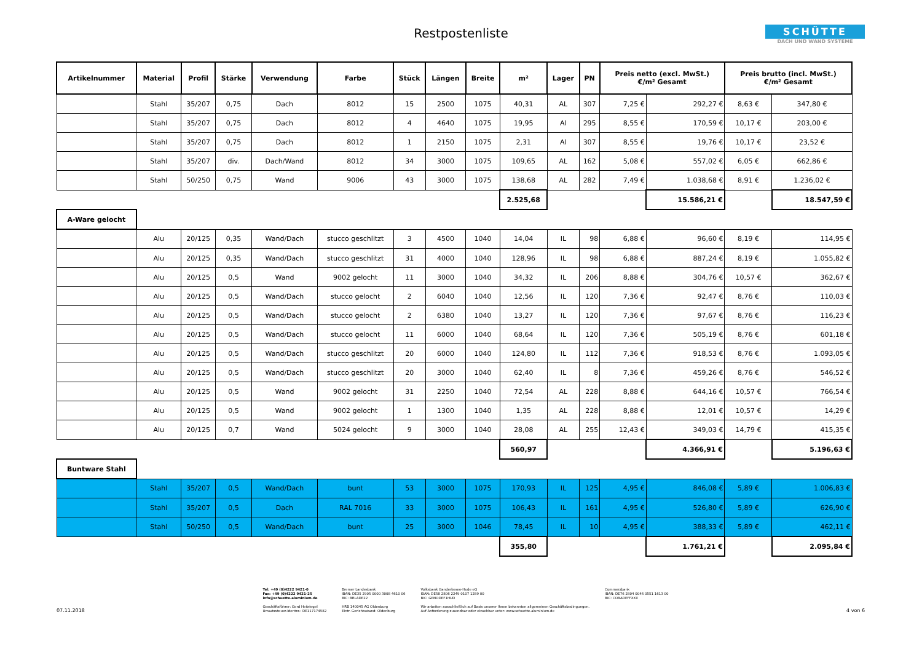Restpostenliste
SCHÜTTE
DACH UND WAND SYSTEME
| Artikelnummer | Material | Profil | Stärke | Verwendung | Farbe | Stück | Längen | Breite | m² | Lager | PN | Preis netto (excl. MwSt.) €/m² Gesamt | | Preis brutto (incl. MwSt.) €/m² Gesamt | |
| --- | --- | --- | --- | --- | --- | --- | --- | --- | --- | --- | --- | --- | --- | --- | --- |
| | Stahl | 35/207 | 0,75 | Dach | 8012 | 15 | 2500 | 1075 | 40,31 | AL | 307 | 7,25 € | 292,27 € | 8,63 € | 347,80 € |
| | Stahl | 35/207 | 0,75 | Dach | 8012 | 4 | 4640 | 1075 | 19,95 | Al | 295 | 8,55 € | 170,59 € | 10,17 € | 203,00 € |
| | Stahl | 35/207 | 0,75 | Dach | 8012 | 1 | 2150 | 1075 | 2,31 | Al | 307 | 8,55 € | 19,76 € | 10,17 € | 23,52 € |
| | Stahl | 35/207 | div. | Dach/Wand | 8012 | 34 | 3000 | 1075 | 109,65 | AL | 162 | 5,08 € | 557,02 € | 6,05 € | 662,86 € |
| | Stahl | 50/250 | 0,75 | Wand | 9006 | 43 | 3000 | 1075 | 138,68 | AL | 282 | 7,49 € | 1.038,68 € | 8,91 € | 1.236,02 € |
| | | | | | | | | | 2.525,68 | | | | 15.586,21 € | | 18.547,59 € |
| A-Ware gelocht | | | | | | | | | | | | | | | |
| | Alu | 20/125 | 0,35 | Wand/Dach | stucco geschlitzt | 3 | 4500 | 1040 | 14,04 | IL | 98 | 6,88 € | 96,60 € | 8,19 € | 114,95 € |
| | Alu | 20/125 | 0,35 | Wand/Dach | stucco geschlitzt | 31 | 4000 | 1040 | 128,96 | IL | 98 | 6,88 € | 887,24 € | 8,19 € | 1.055,82 € |
| | Alu | 20/125 | 0,5 | Wand | 9002 gelocht | 11 | 3000 | 1040 | 34,32 | IL | 206 | 8,88 € | 304,76 € | 10,57 € | 362,67 € |
| | Alu | 20/125 | 0,5 | Wand/Dach | stucco gelocht | 2 | 6040 | 1040 | 12,56 | IL | 120 | 7,36 € | 92,47 € | 8,76 € | 110,03 € |
| | Alu | 20/125 | 0,5 | Wand/Dach | stucco gelocht | 2 | 6380 | 1040 | 13,27 | IL | 120 | 7,36 € | 97,67 € | 8,76 € | 116,23 € |
| | Alu | 20/125 | 0,5 | Wand/Dach | stucco gelocht | 11 | 6000 | 1040 | 68,64 | IL | 120 | 7,36 € | 505,19 € | 8,76 € | 601,18 € |
| | Alu | 20/125 | 0,5 | Wand/Dach | stucco geschlitzt | 20 | 6000 | 1040 | 124,80 | IL | 112 | 7,36 € | 918,53 € | 8,76 € | 1.093,05 € |
| | Alu | 20/125 | 0,5 | Wand/Dach | stucco geschlitzt | 20 | 3000 | 1040 | 62,40 | IL | 8 | 7,36 € | 459,26 € | 8,76 € | 546,52 € |
| | Alu | 20/125 | 0,5 | Wand | 9002 gelocht | 31 | 2250 | 1040 | 72,54 | AL | 228 | 8,88 € | 644,16 € | 10,57 € | 766,54 € |
| | Alu | 20/125 | 0,5 | Wand | 9002 gelocht | 1 | 1300 | 1040 | 1,35 | AL | 228 | 8,88 € | 12,01 € | 10,57 € | 14,29 € |
| | Alu | 20/125 | 0,7 | Wand | 5024 gelocht | 9 | 3000 | 1040 | 28,08 | AL | 255 | 12,43 € | 349,03 € | 14,79 € | 415,35 € |
| | | | | | | | | | 560,97 | | | | 4.366,91 € | | 5.196,63 € |
| Buntware Stahl | | | | | | | | | | | | | | | |
| | Stahl | 35/207 | 0,5 | Wand/Dach | bunt | 53 | 3000 | 1075 | 170,93 | IL | 125 | 4,95 € | 846,08 € | 5,89 € | 1.006,83 € |
| | Stahl | 35/207 | 0,5 | Dach | RAL 7016 | 33 | 3000 | 1075 | 106,43 | IL | 161 | 4,95 € | 526,80 € | 5,89 € | 626,90 € |
| | Stahl | 50/250 | 0,5 | Wand/Dach | bunt | 25 | 3000 | 1046 | 78,45 | IL | 10 | 4,95 € | 388,33 € | 5,89 € | 462,11 € |
| | | | | | | | | | 355,80 | | | | 1.761,21 € | | 2.095,84 € |
07.11.2018
Tel: +49 (0)4222 9421-0
Fax: +49 (0)4222 9421-25
info@schuette-aluminium.de
Geschäftsführer: Gerd Heitriegel
Umsatzsteuer-Identnr.: DE117174582
Bremer Landesbank
IBAN: DE35 2905 0000 3008 4610 06
BIC: BRLADE22
HRB 140045 AG Oldenburg
Eintr. Gerichtsstand: Oldenburg
Volksbank Ganderkesee-Hude eG
IBAN: DE58 2806 2249 0107 1289 00
BIC: GENODEF1HUD
Wir arbeiten ausschließlich auf Basis unserer Ihnen bekannten allgemeinen Geschäftsbedingungen.
Auf Anforderung zusendbar oder einsehbar unter: www.schuette-aluminium.de
Commerzbank
IBAN: DE76 2804 0046 0551 1613 00
BIC: COBADEFFXXX
4 von 6